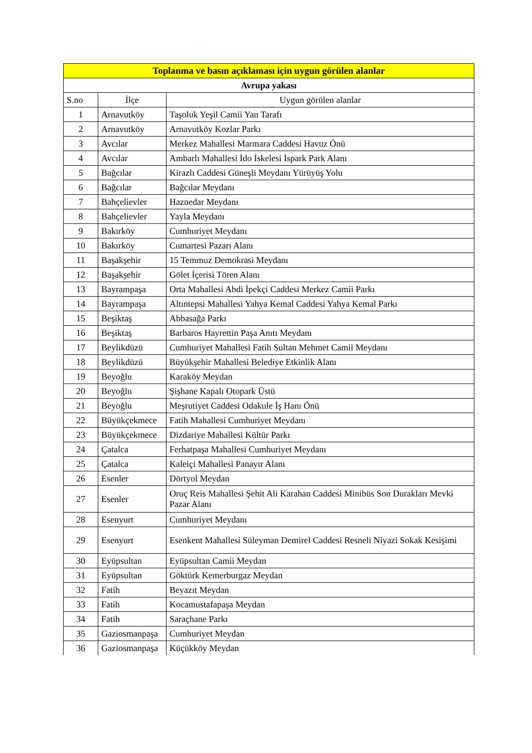| Toplanma ve basın açıklaması için uygun görülen alanlar | | |
| --- | --- | --- |
| Avrupa yakası | | |
| S.no | İlçe | Uygun görülen alanlar |
| 1 | Arnavutköy | Taşoluk Yeşil Camii Yan Tarafı |
| 2 | Arnavutköy | Arnavutköy Kozlar Parkı |
| 3 | Avcılar | Merkez Mahallesi Marmara Caddesi Havuz Önü |
| 4 | Avcılar | Ambarlı Mahallesi İdo İskelesi İspark Park Alanı |
| 5 | Bağcılar | Kirazlı Caddesi Güneşli Meydanı Yürüyüş Yolu |
| 6 | Bağcılar | Bağcılar Meydanı |
| 7 | Bahçelievler | Haznedar Meydanı |
| 8 | Bahçelievler | Yayla Meydanı |
| 9 | Bakırköy | Cumhuriyet Meydanı |
| 10 | Bakırköy | Cumartesi Pazarı Alanı |
| 11 | Başakşehir | 15 Temmuz Demokrasi Meydanı |
| 12 | Başakşehir | Gölet İçerisi Tören Alanı |
| 13 | Bayrampaşa | Orta Mahallesi Abdi İpekçi Caddesi Merkez Camii Parkı |
| 14 | Bayrampaşa | Altıntepsi Mahallesi Yahya Kemal Caddesi Yahya Kemal Parkı |
| 15 | Beşiktaş | Abbasağa Parkı |
| 16 | Beşiktaş | Barbaros Hayrettin Paşa Anıtı Meydanı |
| 17 | Beylikdüzü | Cumhuriyet Mahallesi Fatih Sultan Mehmet Camii Meydanı |
| 18 | Beylikdüzü | Büyükşehir Mahallesi Belediye Etkinlik Alanı |
| 19 | Beyoğlu | Karaköy Meydan |
| 20 | Beyoğlu | Şişhane Kapalı Otopark Üstü |
| 21 | Beyoğlu | Meşrutiyet Caddesi Odakule İş Hanı Önü |
| 22 | Büyükçekmece | Fatih Mahallesi Cumhuriyet Meydanı |
| 23 | Büyükçekmece | Dizdariye Mahallesi Kültür Parkı |
| 24 | Çatalca | Ferhatpaşa Mahallesi Cumhuriyet Meydanı |
| 25 | Çatalca | Kaleiçi Mahallesi Panayır Alanı |
| 26 | Esenler | Dörtyol Meydan |
| 27 | Esenler | Oruç Reis Mahallesi Şehit Ali Karahan Caddesi Minibüs Son Durakları Mevki Pazar Alanı |
| 28 | Esenyurt | Cumhuriyet Meydanı |
| 29 | Esenyurt | Esenkent Mahallesi Süleyman Demirel Caddesi Resneli Niyazi Sokak Kesişimi |
| 30 | Eyüpsultan | Eyüpsultan Camii Meydan |
| 31 | Eyüpsultan | Göktürk Kemerburgaz Meydan |
| 32 | Fatih | Beyazıt Meydan |
| 33 | Fatih | Kocamustafapaşa Meydan |
| 34 | Fatih | Saraçhane Parkı |
| 35 | Gaziosmanpaşa | Cumhuriyet Meydan |
| 36 | Gaziosmanpaşa | Küçükköy Meydan |